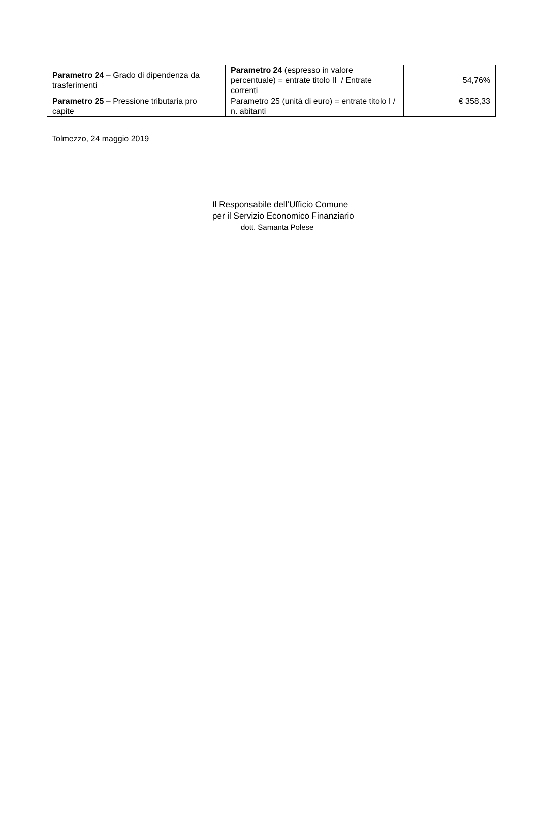| Parametro 24 – Grado di dipendenza da trasferimenti | Parametro 24 (espresso in valore percentuale) = entrate titolo II / Entrate correnti | 54,76% |
| Parametro 25 – Pressione tributaria pro capite | Parametro 25 (unità di euro) = entrate titolo I / n. abitanti | € 358,33 |
Tolmezzo, 24 maggio 2019
Il Responsabile dell’Ufficio Comune
per il Servizio Economico Finanziario
dott. Samanta Polese